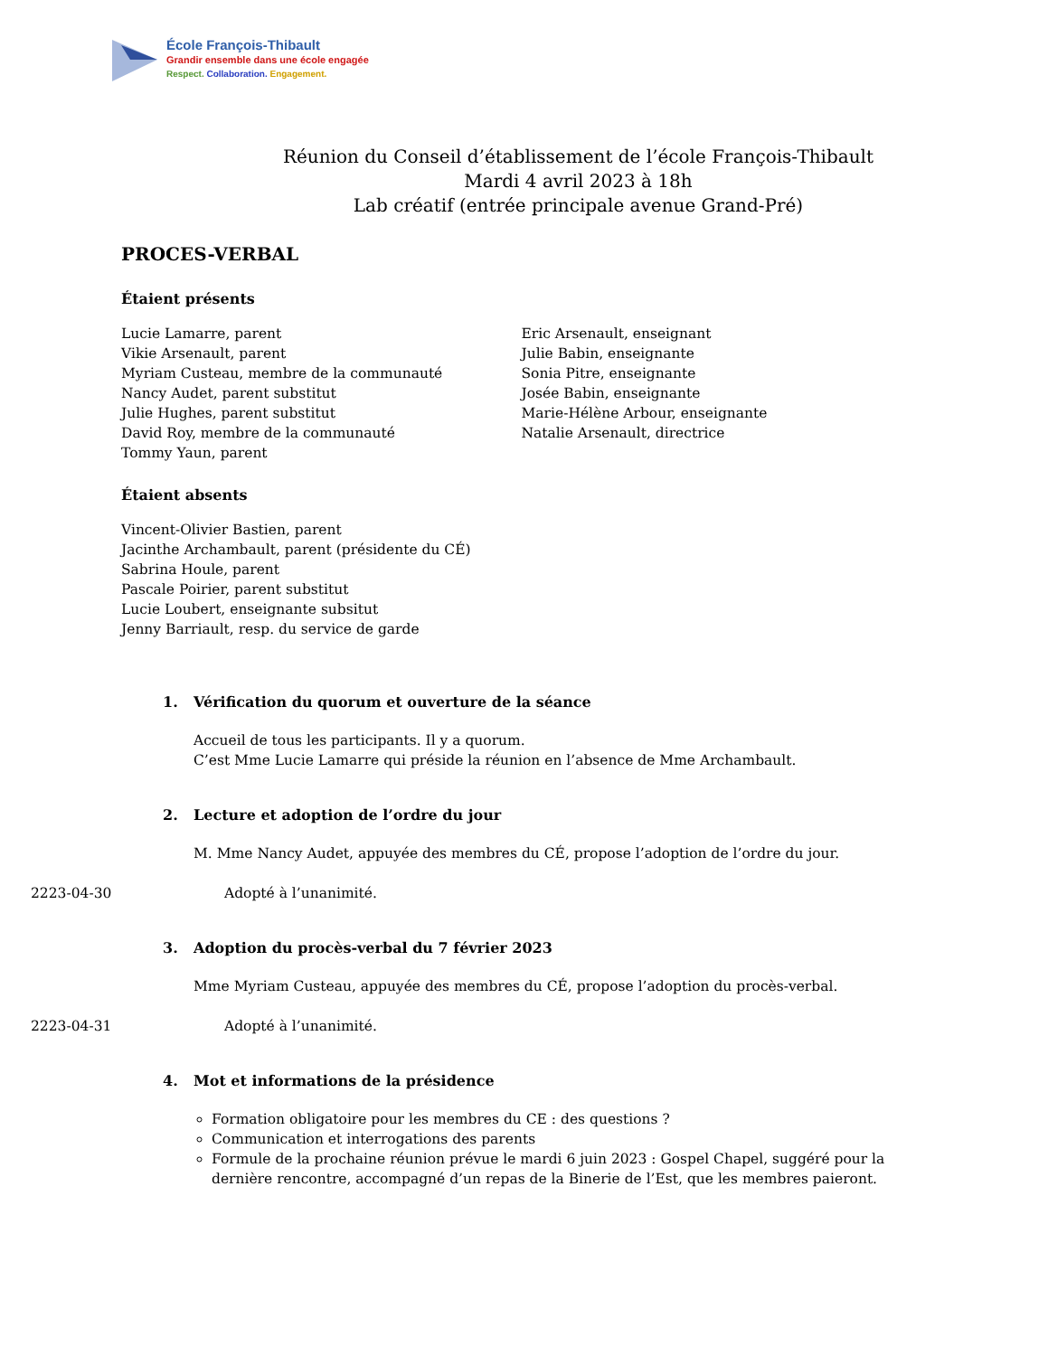École François-Thibault
Grandir ensemble dans une école engagée
Respect. Collaboration. Engagement.
Réunion du Conseil d’établissement de l’école François-Thibault
Mardi 4 avril 2023 à 18h
Lab créatif (entrée principale avenue Grand-Pré)
PROCES-VERBAL
Étaient présents
Lucie Lamarre, parent
Vikie Arsenault, parent
Myriam Custeau, membre de la communauté
Nancy Audet, parent substitut
Julie Hughes, parent substitut
David Roy, membre de la communauté
Tommy Yaun, parent
Eric Arsenault, enseignant
Julie Babin, enseignante
Sonia Pitre, enseignante
Josée Babin, enseignante
Marie-Hélène Arbour, enseignante
Natalie Arsenault, directrice
Étaient absents
Vincent-Olivier Bastien, parent
Jacinthe Archambault, parent (présidente du CÉ)
Sabrina Houle, parent
Pascale Poirier, parent substitut
Lucie Loubert, enseignante subsitut
Jenny Barriault, resp. du service de garde
1. Vérification du quorum et ouverture de la séance
Accueil de tous les participants. Il y a quorum.
C’est Mme Lucie Lamarre qui préside la réunion en l’absence de Mme Archambault.
2. Lecture et adoption de l’ordre du jour
M. Mme Nancy Audet, appuyée des membres du CÉ, propose l’adoption de l’ordre du jour.
2223-04-30 Adopté à l’unanimité.
3. Adoption du procès-verbal du 7 février 2023
Mme Myriam Custeau, appuyée des membres du CÉ, propose l’adoption du procès-verbal.
2223-04-31 Adopté à l’unanimité.
4. Mot et informations de la présidence
Formation obligatoire pour les membres du CE : des questions ?
Communication et interrogations des parents
Formule de la prochaine réunion prévue le mardi 6 juin 2023 : Gospel Chapel, suggéré pour la dernière rencontre, accompagné d’un repas de la Binerie de l’Est, que les membres paieront.